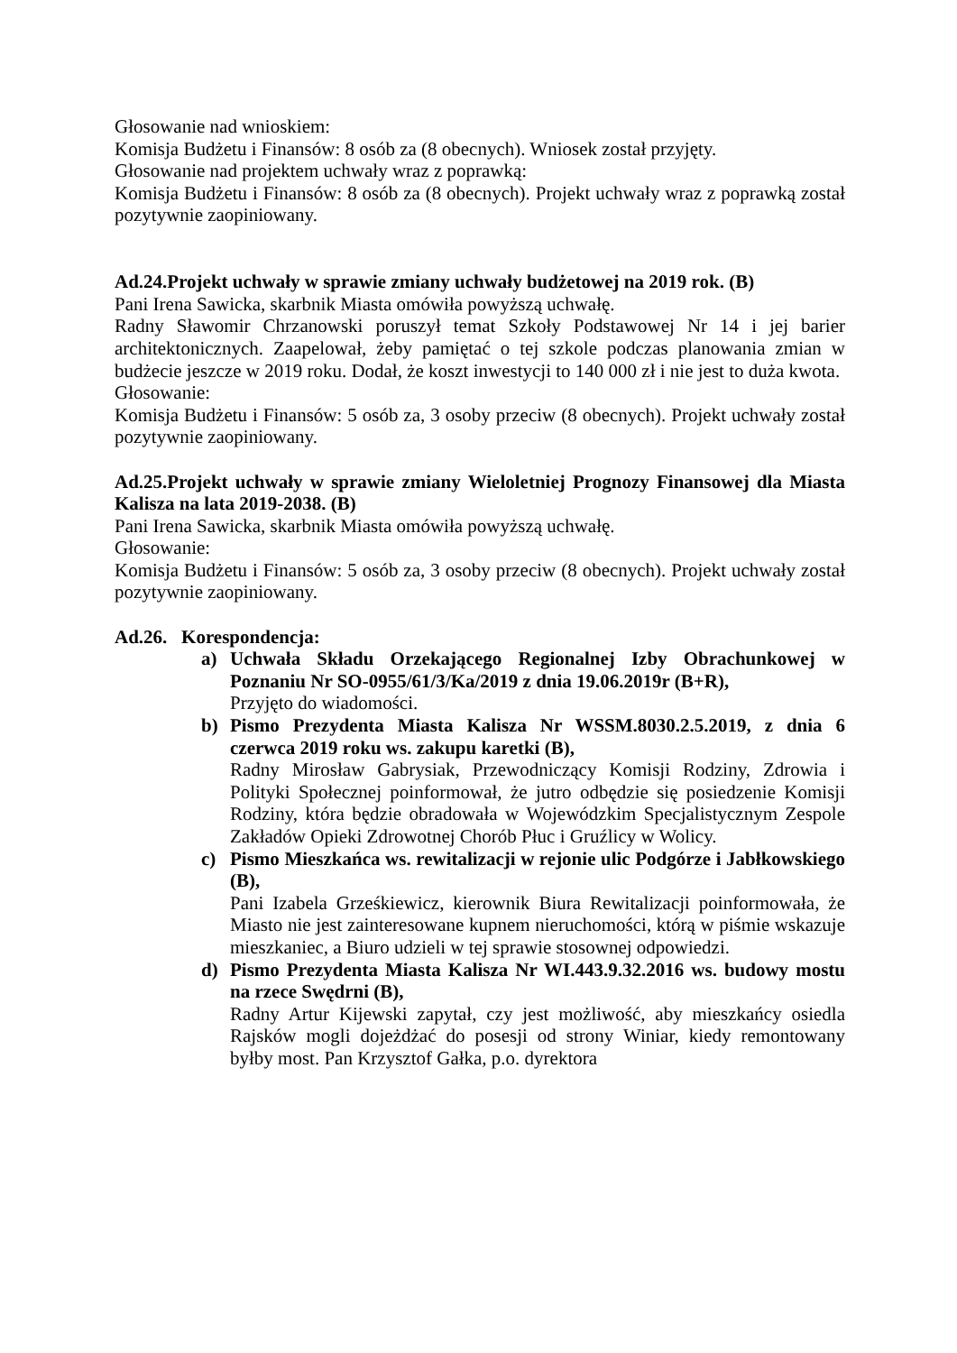Głosowanie nad wnioskiem:
Komisja Budżetu i Finansów: 8 osób za (8 obecnych). Wniosek został przyjęty.
Głosowanie nad projektem uchwały wraz z poprawką:
Komisja Budżetu i Finansów: 8 osób za (8 obecnych). Projekt uchwały wraz z poprawką został pozytywnie zaopiniowany.
Ad.24.Projekt uchwały w sprawie zmiany uchwały budżetowej na 2019 rok. (B)
Pani Irena Sawicka, skarbnik Miasta omówiła powyższą uchwałę.
Radny Sławomir Chrzanowski poruszył temat Szkoły Podstawowej Nr 14 i jej barier architektonicznych. Zaapelował, żeby pamiętać o tej szkole podczas planowania zmian w budżecie jeszcze w 2019 roku. Dodał, że koszt inwestycji to 140 000 zł i nie jest to duża kwota.
Głosowanie:
Komisja Budżetu i Finansów: 5 osób za, 3 osoby przeciw (8 obecnych). Projekt uchwały został pozytywnie zaopiniowany.
Ad.25.Projekt uchwały w sprawie zmiany Wieloletniej Prognozy Finansowej dla Miasta Kalisza na lata 2019-2038. (B)
Pani Irena Sawicka, skarbnik Miasta omówiła powyższą uchwałę.
Głosowanie:
Komisja Budżetu i Finansów: 5 osób za, 3 osoby przeciw (8 obecnych). Projekt uchwały został pozytywnie zaopiniowany.
Ad.26. Korespondencja:
a) Uchwała Składu Orzekającego Regionalnej Izby Obrachunkowej w Poznaniu Nr SO-0955/61/3/Ka/2019 z dnia 19.06.2019r (B+R),
Przyjęto do wiadomości.
b) Pismo Prezydenta Miasta Kalisza Nr WSSM.8030.2.5.2019, z dnia 6 czerwca 2019 roku ws. zakupu karetki (B),
Radny Mirosław Gabrysiak, Przewodniczący Komisji Rodziny, Zdrowia i Polityki Społecznej poinformował, że jutro odbędzie się posiedzenie Komisji Rodziny, która będzie obradowała w Wojewódzkim Specjalistycznym Zespole Zakładów Opieki Zdrowotnej Chorób Płuc i Gruźlicy w Wolicy.
c) Pismo Mieszkańca ws. rewitalizacji w rejonie ulic Podgórze i Jabłkowskiego (B),
Pani Izabela Grześkiewicz, kierownik Biura Rewitalizacji poinformowała, że Miasto nie jest zainteresowane kupnem nieruchomości, którą w piśmie wskazuje mieszkaniec, a Biuro udzieli w tej sprawie stosownej odpowiedzi.
d) Pismo Prezydenta Miasta Kalisza Nr WI.443.9.32.2016 ws. budowy mostu na rzece Swędrni (B),
Radny Artur Kijewski zapytał, czy jest możliwość, aby mieszkańcy osiedla Rajsków mogli dojeżdżać do posesji od strony Winiar, kiedy remontowany byłby most. Pan Krzysztof Gałka, p.o. dyrektora